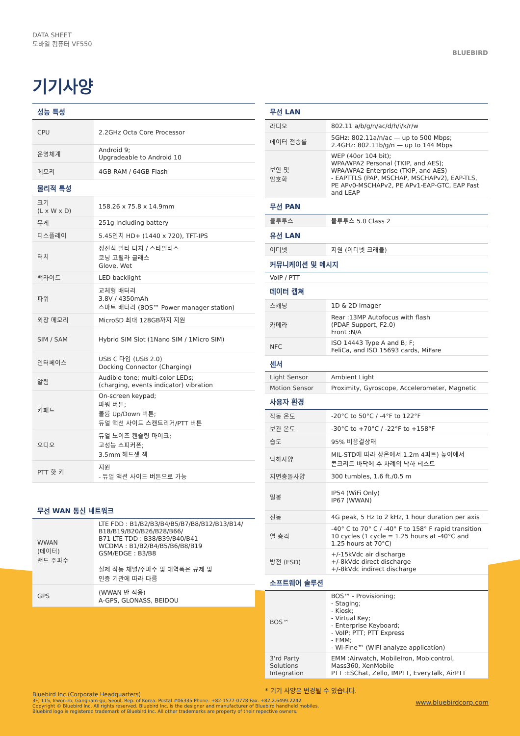DATA SHEET
모바일 컴퓨터 VF550
BLUEBIRD
기기사양
| 성능 특성 | |
| --- | --- |
| CPU | 2.2GHz Octa Core Processor |
| 운영체계 | Android 9; Upgradeable to Android 10 |
| 메모리 | 4GB RAM / 64GB Flash |
| 물리적 특성 | |
| 크기 (L x W x D) | 158.26 x 75.8 x 14.9mm |
| 무게 | 251g Including battery |
| 디스플레이 | 5.45인치 HD+ (1440 x 720), TFT-IPS |
| 터치 | 정전식 멀티 터치 / 스타일러스 코닝 고릴라 글래스 Glove, Wet |
| 백라이트 | LED backlight |
| 파워 | 교체형 배터리 3.8V / 4350mAh 스마트 배터리 (BOS™ Power manager station) |
| 외장 메모리 | MicroSD 최대 128GB까지 지원 |
| SIM / SAM | Hybrid SIM Slot (1Nano SIM / 1Micro SIM) |
| 인터페이스 | USB C 타입 (USB 2.0) Docking Connector (Charging) |
| 알림 | Audible tone; multi-color LEDs; (charging, events indicator) vibration |
| 키패드 | On-screen keypad; 파워 버튼; 볼륨 Up/Down 버튼; 듀얼 액션 사이드 스캔트리거/PTT 버튼 |
| 오디오 | 듀얼 노이즈 캔슬링 마이크; 고성능 스피커폰; 3.5mm 헤드셋 잭 |
| PTT 핫 키 | 지원 - 듀얼 액션 사이드 버튼으로 가능 |
| 무선 WAN 통신 네트워크 | |
| --- | --- |
| WWAN (데이터) 밴드 주파수 | LTE FDD : B1/B2/B3/B4/B5/B7/B8/B12/B13/B14/ B18/B19/B20/B26/B28/B66/ B71 LTE TDD : B38/B39/B40/B41 WCDMA : B1/B2/B4/B5/B6/B8/B19 GSM/EDGE : B3/B8 실제 작동 채널/주파수 및 대역폭은 규제 및 인증 기관에 따라 다름 |
| GPS | (WWAN 만 적용) A-GPS, GLONASS, BEIDOU |
| 무선 LAN | |
| --- | --- |
| 라디오 | 802.11 a/b/g/n/ac/d/h/i/k/r/w |
| 데이터 전송률 | 5GHz: 802.11a/n/ac — up to 500 Mbps; 2.4GHz: 802.11b/g/n — up to 144 Mbps |
| 보안 및 암호화 | WEP (40or 104 bit); WPA/WPA2 Personal (TKIP, and AES); WPA/WPA2 Enterprise (TKIP, and AES) - EAPTTLS (PAP, MSCHAP, MSCHAPv2), EAP-TLS, PE APv0-MSCHAPv2, PE APv1-EAP-GTC, EAP Fast and LEAP |
| 무선 PAN | |
| 블루투스 | 블루투스 5.0 Class 2 |
| 유선 LAN | |
| 이더넷 | 지원 (이더넷 크래들) |
| 커뮤니케이션 및 메시지 | |
| VoIP / PTT | |
| 데이터 캡쳐 | |
| 스캐닝 | 1D & 2D Imager |
| 카메라 | Rear :13MP Autofocus with flash (PDAF Support, F2.0) Front :N/A |
| NFC | ISO 14443 Type A and B; F; FeliCa, and ISO 15693 cards, MiFare |
| 센서 | |
| Light Sensor | Ambient Light |
| Motion Sensor | Proximity, Gyroscope, Accelerometer, Magnetic |
| 사용자 환경 | |
| 작동 온도 | -20°C to 50°C / -4°F to 122°F |
| 보관 온도 | -30°C to +70°C / -22°F to +158°F |
| 습도 | 95% 비응결상태 |
| 낙하사양 | MIL-STD에 따라 상온에서 1.2m 4피트) 높이에서 콘크리트 바닥에 수 차례의 낙하 테스트 |
| 지면충돌사양 | 300 tumbles, 1.6 ft./0.5 m |
| 밀봉 | IP54 (WiFi Only) IP67 (WWAN) |
| 진동 | 4G peak, 5 Hz to 2 kHz, 1 hour duration per axis |
| 열 충격 | -40° C to 70° C / -40° F to 158° F rapid transition 10 cycles (1 cycle = 1.25 hours at -40°C and 1.25 hours at 70°C) |
| 방전 (ESD) | +/-15kVdc air discharge +/-8kVdc direct discharge +/-8kVdc indirect discharge |
| 소프트웨어 솔루션 | |
| BOS™ | BOS™ - Provisioning; - Staging; - Kiosk; - Virtual Key; - Enterprise Keyboard; - VoIP; PTT; PTT Express - EMM; - Wi-Fine™ (WIFI analyze application) |
| 3'rd Party Solutions Integration | EMM :Airwatch, MobileIron, Mobicontrol, Mass360, XenMobile PTT :ESChat, Zello, IMPTT, EveryTalk, AirPTT |
* 기기 사양은 변경될 수 있습니다.
Bluebird Inc.(Corporate Headquarters)
3F, 115, Irwon-ro, Gangnam-gu, Seoul, Rep. of Korea. Postal #06335 Phone. +82-1577-0778 Fax. +82.2.6499.2242
Copyright © Bluebird Inc. All rights reserved. Bluebird Inc. is the designer and manufacturer of Bluebird handheld mobiles.
Bluebird logo is registered trademark of Bluebird Inc. All other trademarks are property of their repective owners. www.bluebirdcorp.com